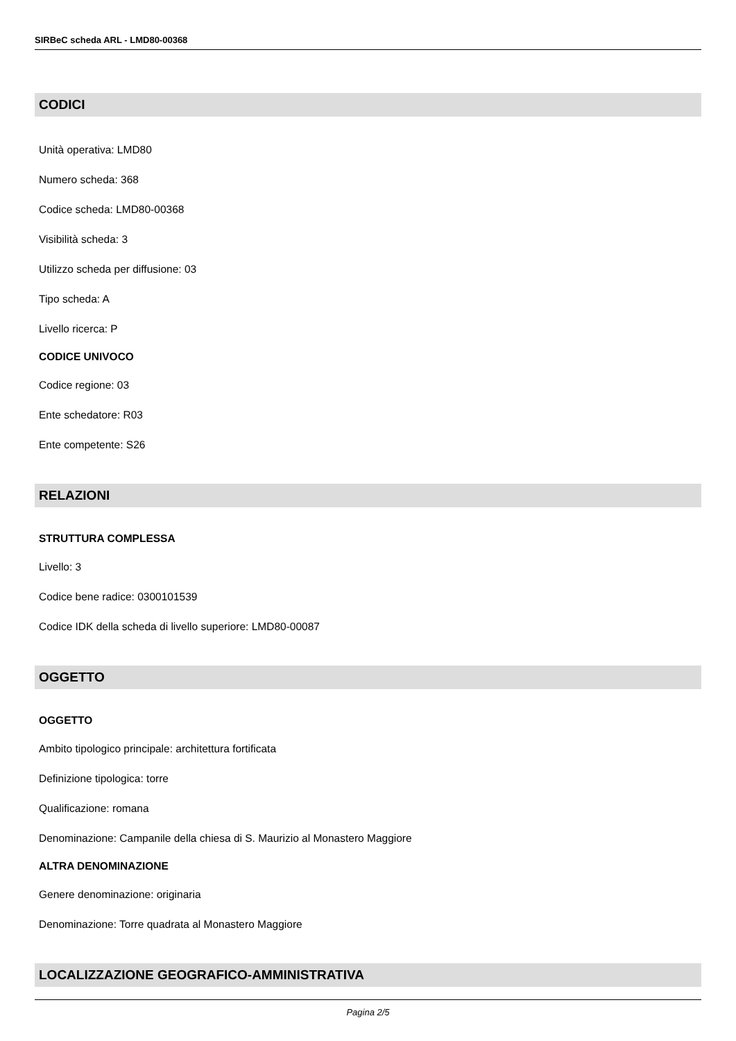SIRBeC scheda ARL - LMD80-00368
CODICI
Unità operativa: LMD80
Numero scheda: 368
Codice scheda: LMD80-00368
Visibilità scheda: 3
Utilizzo scheda per diffusione: 03
Tipo scheda: A
Livello ricerca: P
CODICE UNIVOCO
Codice regione: 03
Ente schedatore: R03
Ente competente: S26
RELAZIONI
STRUTTURA COMPLESSA
Livello: 3
Codice bene radice: 0300101539
Codice IDK della scheda di livello superiore: LMD80-00087
OGGETTO
OGGETTO
Ambito tipologico principale: architettura fortificata
Definizione tipologica: torre
Qualificazione: romana
Denominazione: Campanile della chiesa di S. Maurizio al Monastero Maggiore
ALTRA DENOMINAZIONE
Genere denominazione: originaria
Denominazione: Torre quadrata al Monastero Maggiore
LOCALIZZAZIONE GEOGRAFICO-AMMINISTRATIVA
Pagina 2/5